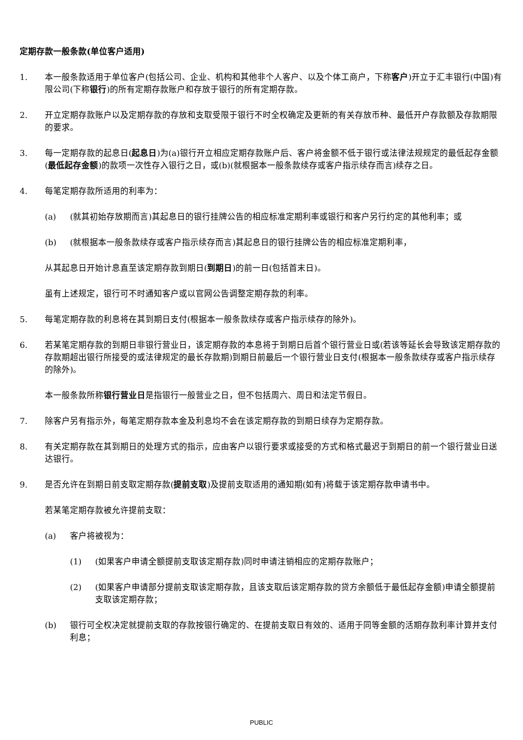定期存款一般条款(单位客户适用)
1. 本一般条款适用于单位客户(包括公司、企业、机构和其他非个人客户、以及个体工商户，下称客户)开立于汇丰银行(中国)有限公司(下称银行)的所有定期存款账户和存放于银行的所有定期存款。
2. 开立定期存款账户以及定期存款的存放和支取受限于银行不时全权确定及更新的有关存放币种、最低开户存款额及存款期限的要求。
3. 每一定期存款的起息日(起息日)为(a)银行开立相应定期存款账户后、客户将金额不低于银行或法律法规规定的最低起存金额(最低起存金额)的款项一次性存入银行之日，或(b)(就根据本一般条款续存或客户指示续存而言)续存之日。
4. 每笔定期存款所适用的利率为：
(a) (就其初始存放期而言)其起息日的银行挂牌公告的相应标准定期利率或银行和客户另行约定的其他利率；或
(b) (就根据本一般条款续存或客户指示续存而言)其起息日的银行挂牌公告的相应标准定期利率，
从其起息日开始计息直至该定期存款到期日(到期日)的前一日(包括首末日)。
虽有上述规定，银行可不时通知客户或以官网公告调整定期存款的利率。
5. 每笔定期存款的利息将在其到期日支付(根据本一般条款续存或客户指示续存的除外)。
6. 若某笔定期存款的到期日非银行营业日，该定期存款的本息将于到期日后首个银行营业日或(若该等延长会导致该定期存款的存款期超出银行所接受的或法律规定的最长存款期)到期日前最后一个银行营业日支付(根据本一般条款续存或客户指示续存的除外)。
本一般条款所称银行营业日是指银行一般营业之日，但不包括周六、周日和法定节假日。
7. 除客户另有指示外，每笔定期存款本金及利息均不会在该定期存款的到期日续存为定期存款。
8. 有关定期存款在其到期日的处理方式的指示，应由客户以银行要求或接受的方式和格式最迟于到期日的前一个银行营业日送达银行。
9. 是否允许在到期日前支取定期存款(提前支取)及提前支取适用的通知期(如有)将载于该定期存款申请书中。
若某笔定期存款被允许提前支取：
(a) 客户将被视为：
(1) (如果客户申请全额提前支取该定期存款)同时申请注销相应的定期存款账户；
(2) (如果客户申请部分提前支取该定期存款，且该支取后该定期存款的贷方余额低于最低起存金额)申请全额提前支取该定期存款；
(b) 银行可全权决定就提前支取的存款按银行确定的、在提前支取日有效的、适用于同等金额的活期存款利率计算并支付利息；
PUBLIC